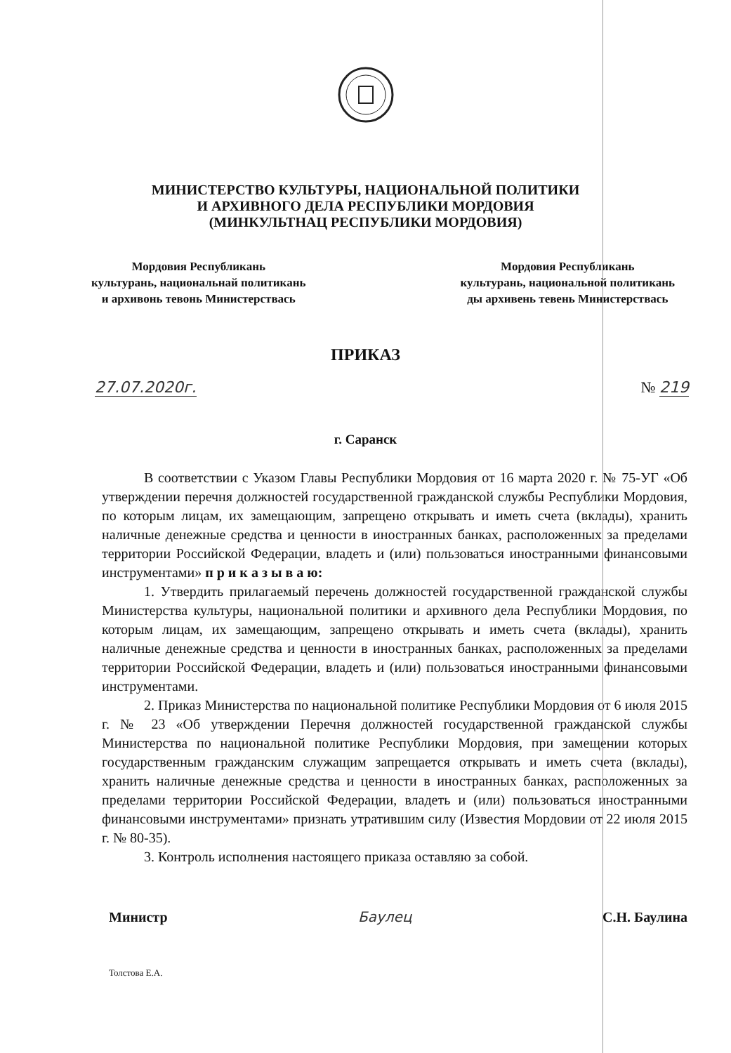МИНИСТЕРСТВО КУЛЬТУРЫ, НАЦИОНАЛЬНОЙ ПОЛИТИКИ
И АРХИВНОГО ДЕЛА РЕСПУБЛИКИ МОРДОВИЯ
(МИНКУЛЬТНАЦ РЕСПУБЛИКИ МОРДОВИЯ)
Мордовия Республикань
культурань, националь­най политикань
и архивонь тевонь Министерствась
Мордовия Республикань
культурань, национальной политикань
ды архивень тевень Министерствась
ПРИКАЗ
27.07.2020г. № 219
г. Саранск
В соответствии с Указом Главы Республики Мордовия от 16 марта 2020 г. № 75-УГ «Об утверждении перечня должностей государственной гражданской службы Республики Мордовия, по которым лицам, их замещающим, запрещено открывать и иметь счета (вклады), хранить наличные денежные средства и ценности в иностранных банках, расположенных за пределами территории Российской Федерации, владеть и (или) пользоваться иностранными финансовыми инструментами» п р и к а з ы в а ю:
1. Утвердить прилагаемый перечень должностей государственной гражданской службы Министерства культуры, национальной политики и архивного дела Республики Мордовия, по которым лицам, их замещающим, запрещено открывать и иметь счета (вклады), хранить наличные денежные средства и ценности в иностранных банках, расположенных за пределами территории Российской Федерации, владеть и (или) пользоваться иностранными финансовыми инструментами.
2. Приказ Министерства по национальной политике Республики Мордовия от 6 июля 2015 г. № 23 «Об утверждении Перечня должностей государственной гражданской службы Министерства по национальной политике Республики Мордовия, при замещении которых государственным гражданским служащим запрещается открывать и иметь счета (вклады), хранить наличные денежные средства и ценности в иностранных банках, расположенных за пределами территории Российской Федерации, владеть и (или) пользоваться иностранными финансовыми инструментами» признать утратившим силу (Известия Мордовии от 22 июля 2015 г. № 80-35).
3. Контроль исполнения настоящего приказа оставляю за собой.
Министр Баулец С.Н. Баулина
Толстова Е.А.